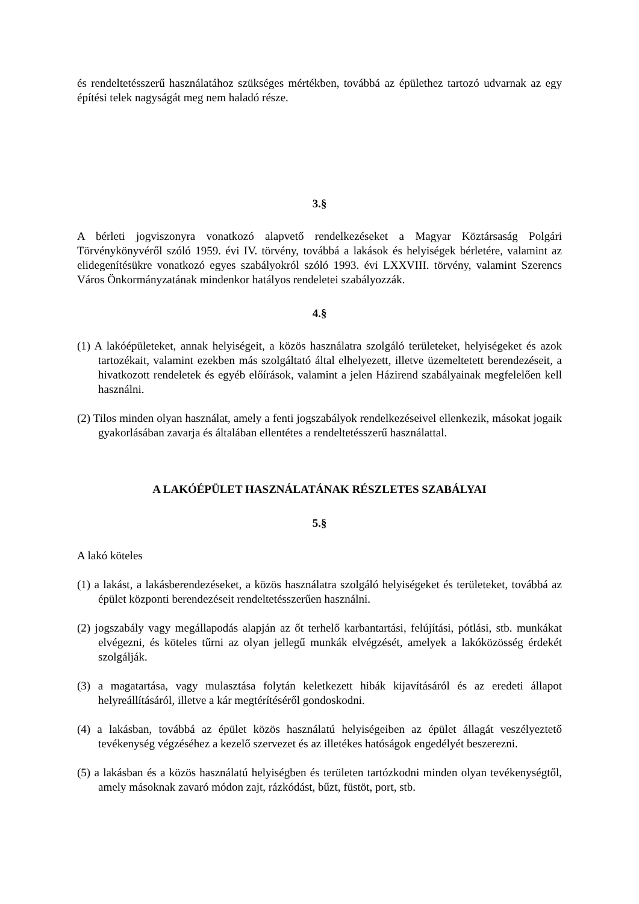és rendeltetésszerű használatához szükséges mértékben, továbbá az épülethez tartozó udvarnak az egy építési telek nagyságát meg nem haladó része.
3.§
A bérleti jogviszonyra vonatkozó alapvető rendelkezéseket a Magyar Köztársaság Polgári Törvénykönyvéről szóló 1959. évi IV. törvény, továbbá a lakások és helyiségek bérletére, valamint az elidegenítésükre vonatkozó egyes szabályokról szóló 1993. évi LXXVIII. törvény, valamint Szerencs Város Önkormányzatának mindenkor hatályos rendeletei szabályozzák.
4.§
(1) A lakóépületeket, annak helyiségeit, a közös használatra szolgáló területeket, helyiségeket és azok tartozékait, valamint ezekben más szolgáltató által elhelyezett, illetve üzemeltetett berendezéseit, a hivatkozott rendeletek és egyéb előírások, valamint a jelen Házirend szabályainak megfelelően kell használni.
(2) Tilos minden olyan használat, amely a fenti jogszabályok rendelkezéseivel ellenkezik, másokat jogaik gyakorlásában zavarja és általában ellentétes a rendeltetésszerű használattal.
A LAKÓÉPÜLET HASZNÁLATÁNAK RÉSZLETES SZABÁLYAI
5.§
A lakó köteles
(1) a lakást, a lakásberendezéseket, a közös használatra szolgáló helyiségeket és területeket, továbbá az épület központi berendezéseit rendeltetésszerűen használni.
(2) jogszabály vagy megállapodás alapján az őt terhelő karbantartási, felújítási, pótlási, stb. munkákat elvégezni, és köteles tűrni az olyan jellegű munkák elvégzését, amelyek a lakóközösség érdekét szolgálják.
(3) a magatartása, vagy mulasztása folytán keletkezett hibák kijavításáról és az eredeti állapot helyreállításáról, illetve a kár megtérítéséről gondoskodni.
(4) a lakásban, továbbá az épület közös használatú helyiségeiben az épület állagát veszélyeztető tevékenység végzéséhez a kezelő szervezet és az illetékes hatóságok engedélyét beszerezni.
(5) a lakásban és a közös használatú helyiségben és területen tartózkodni minden olyan tevékenységtől, amely másoknak zavaró módon zajt, rázkódást, bűzt, füstöt, port, stb.